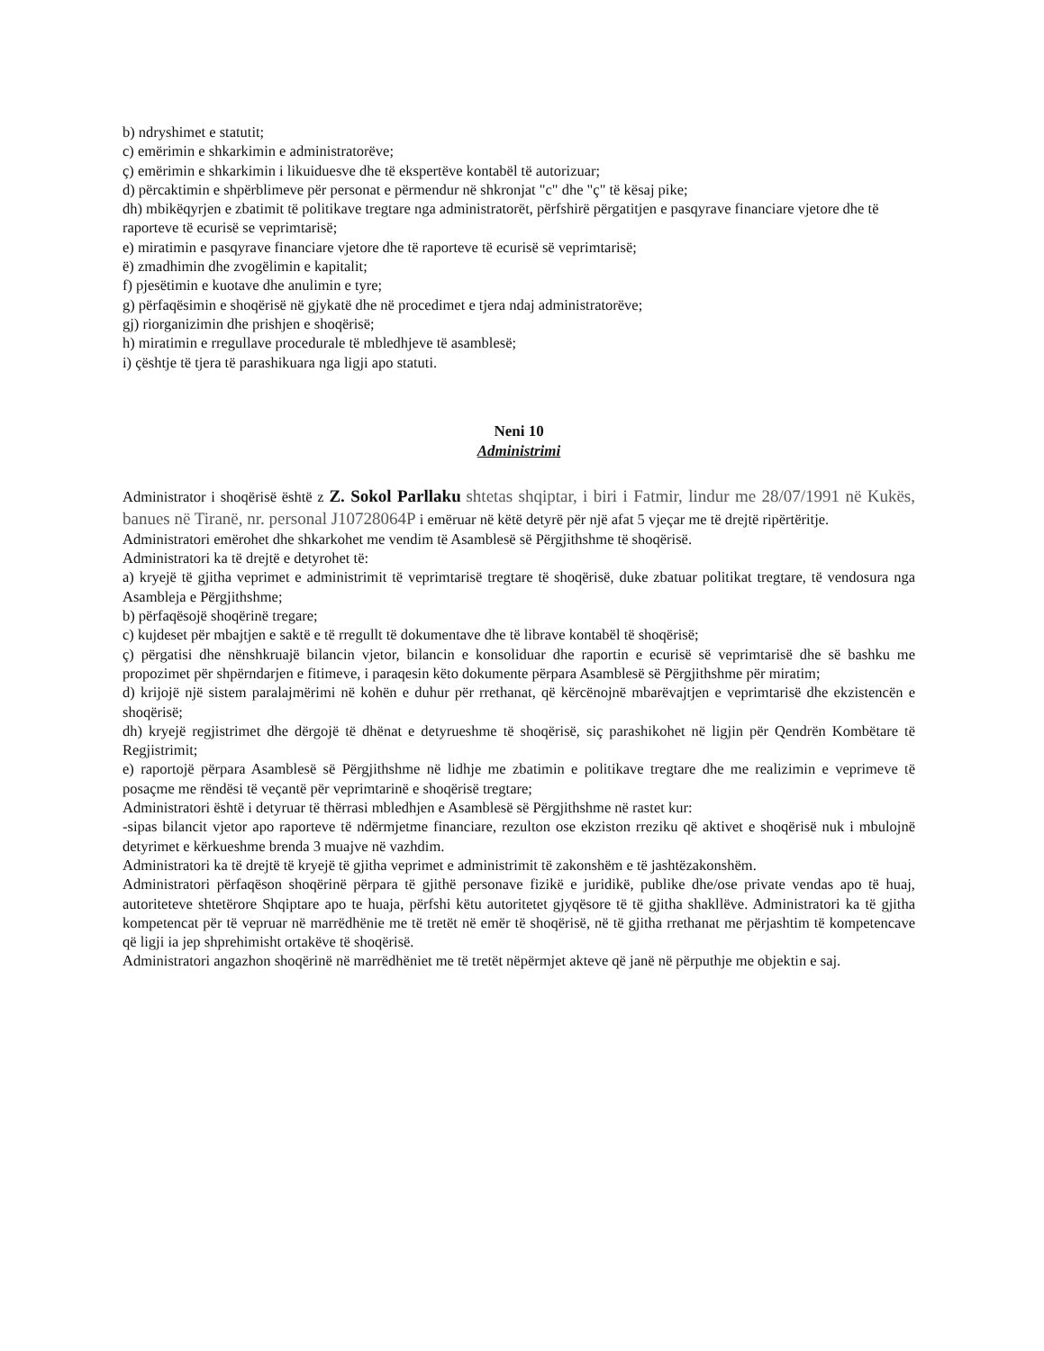b) ndryshimet e statutit;
c) emërimin e shkarkimin e administratorëve;
ç) emërimin e shkarkimin i likuiduesve dhe të ekspertëve kontabël të autorizuar;
d) përcaktimin e shpërblimeve për personat e përmendur në shkronjat "c" dhe "ç" të kësaj pike;
dh) mbikëqyrjen e zbatimit të politikave tregtare nga administratorët, përfshirë përgatitjen e pasqyrave financiare vjetore dhe të raporteve të ecurisë se veprimtarisë;
e) miratimin e pasqyrave financiare vjetore dhe të raporteve të ecurisë së veprimtarisë;
ë) zmadhimin dhe zvogëlimin e kapitalit;
f) pjesëtimin e kuotave dhe anulimin e tyre;
g) përfaqësimin e shoqërisë në gjykatë dhe në procedimet e tjera ndaj administratorëve;
gj) riorganizimin dhe prishjen e shoqërisë;
h) miratimin e rregullave procedurale të mbledhjeve të asamblesë;
i) çështje të tjera të parashikuara nga ligji apo statuti.
Neni 10
Administrimi
Administrator i shoqërisë është z Z. Sokol Parllaku shtetas shqiptar, i biri i Fatmir, lindur me 28/07/1991 në Kukës, banues në Tiranë, nr. personal J10728064P i emëruar në këtë detyrë për një afat 5 vjeçar me të drejtë ripërtëritje.
Administratori emërohet dhe shkarkohet me vendim të Asamblesë së Përgjithshme të shoqërisë.
Administratori ka të drejtë e detyrohet të:
a) kryejë të gjitha veprimet e administrimit të veprimtarisë tregtare të shoqërisë, duke zbatuar politikat tregtare, të vendosura nga Asambleja e Përgjithshme;
b) përfaqësojë shoqërinë tregare;
c) kujdeset për mbajtjen e saktë e të rregullt të dokumentave dhe të librave kontabël të shoqërisë;
ç) përgatisi dhe nënshkruajë bilancin vjetor, bilancin e konsoliduar dhe raportin e ecurisë së veprimtarisë dhe së bashku me propozimet për shpërndarjen e fitimeve, i paraqesin këto dokumente përpara Asamblesë së Përgjithshme për miratim;
d) krijojë një sistem paralajmërimi në kohën e duhur për rrethanat, që kërcënojnë mbarëvajtjen e veprimtarisë dhe ekzistencën e shoqërisë;
dh) kryejë regjistrimet dhe dërgojë të dhënat e detyrueshme të shoqërisë, siç parashikohet në ligjin për Qendrën Kombëtare të Regjistrimit;
e) raportojë përpara Asamblesë së Përgjithshme në lidhje me zbatimin e politikave tregtare dhe me realizimin e veprimeve të posaçme me rëndësi të veçantë për veprimtarinë e shoqërisë tregtare;
Administratori është i detyruar të thërrasi mbledhjen e Asamblesë së Përgjithshme në rastet kur:
-sipas bilancit vjetor apo raporteve të ndërmjetme financiare, rezulton ose ekziston rreziku që aktivet e shoqërisë nuk i mbulojnë detyrimet e kërkueshme brenda 3 muajve në vazhdim.
Administratori ka të drejtë të kryejë të gjitha veprimet e administrimit të zakonshëm e të jashtëzakonshëm.
Administratori përfaqëson shoqërinë përpara të gjithë personave fizikë e juridikë, publike dhe/ose private vendas apo të huaj, autoriteteve shtetërore Shqiptare apo te huaja, përfshi këtu autoritetet gjyqësore të të gjitha shakllëve. Administratori ka të gjitha kompetencat për të vepruar në marrëdhënie me të tretët në emër të shoqërisë, në të gjitha rrethanat me përjashtim të kompetencave që ligji ia jep shprehimisht ortakëve të shoqërisë.
Administratori angazhon shoqërinë në marrëdhëniet me të tretët nëpërmjet akteve që janë në përputhje me objektin e saj.